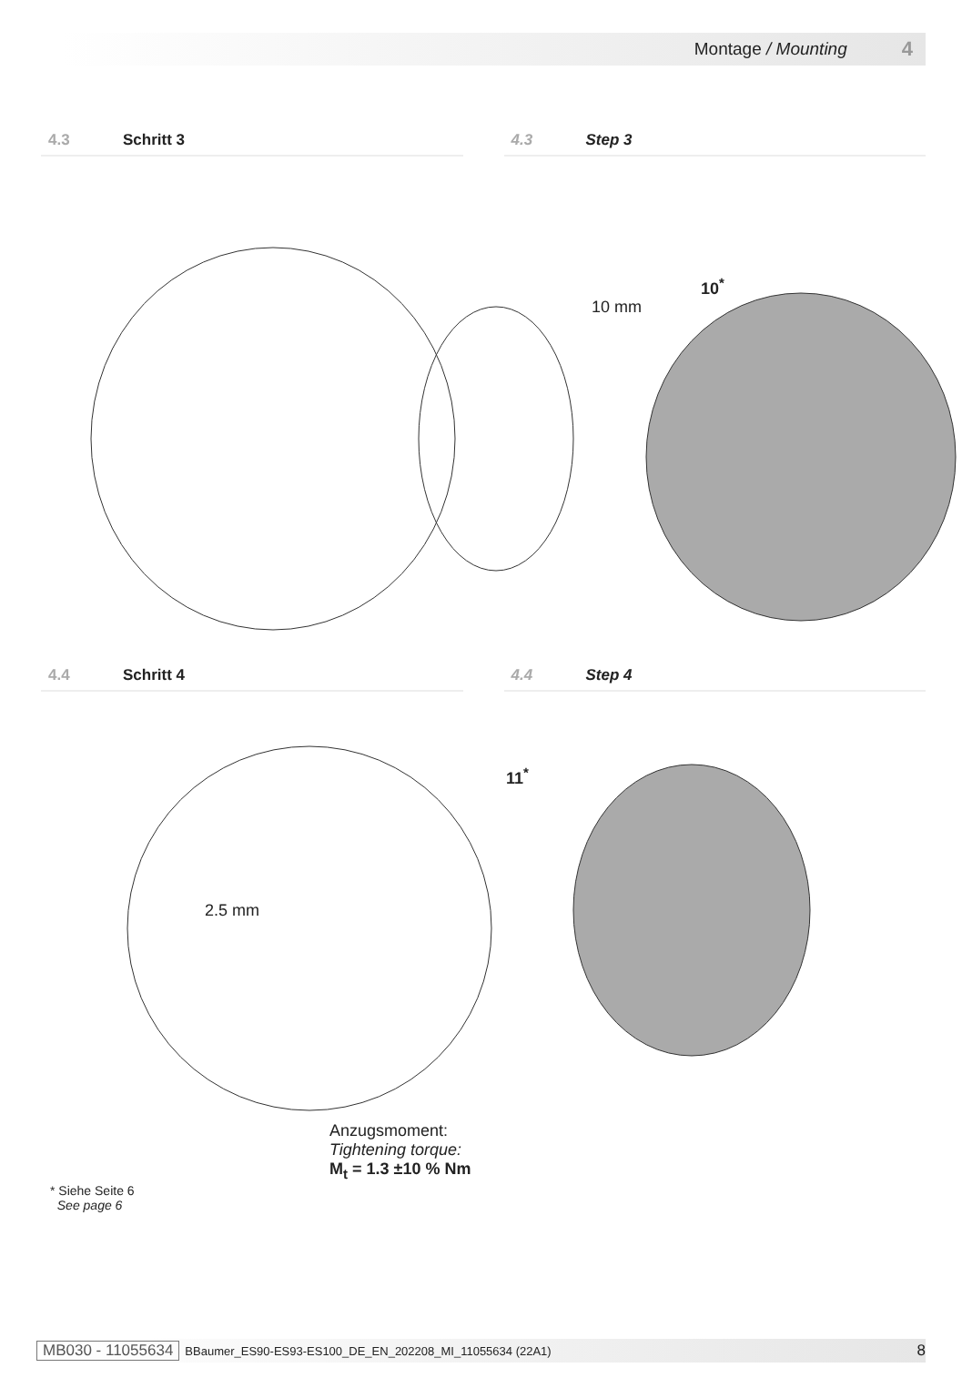Montage / Mounting 4
4.3 Schritt 3 4.3 Step 3
10 mm
10<sup>*</sup>
4.4 Schritt 4 4.4 Step 4
2.5 mm
11<sup>*</sup>
Anzugsmoment:
Tightening torque:
M<sub>t</sub> = 1.3 ±10 % Nm
* Siehe Seite 6
See page 6
MB030 - 11055634 BBaumer_ES90-ES93-ES100_DE_EN_202208_MI_11055634 (22A1) 8